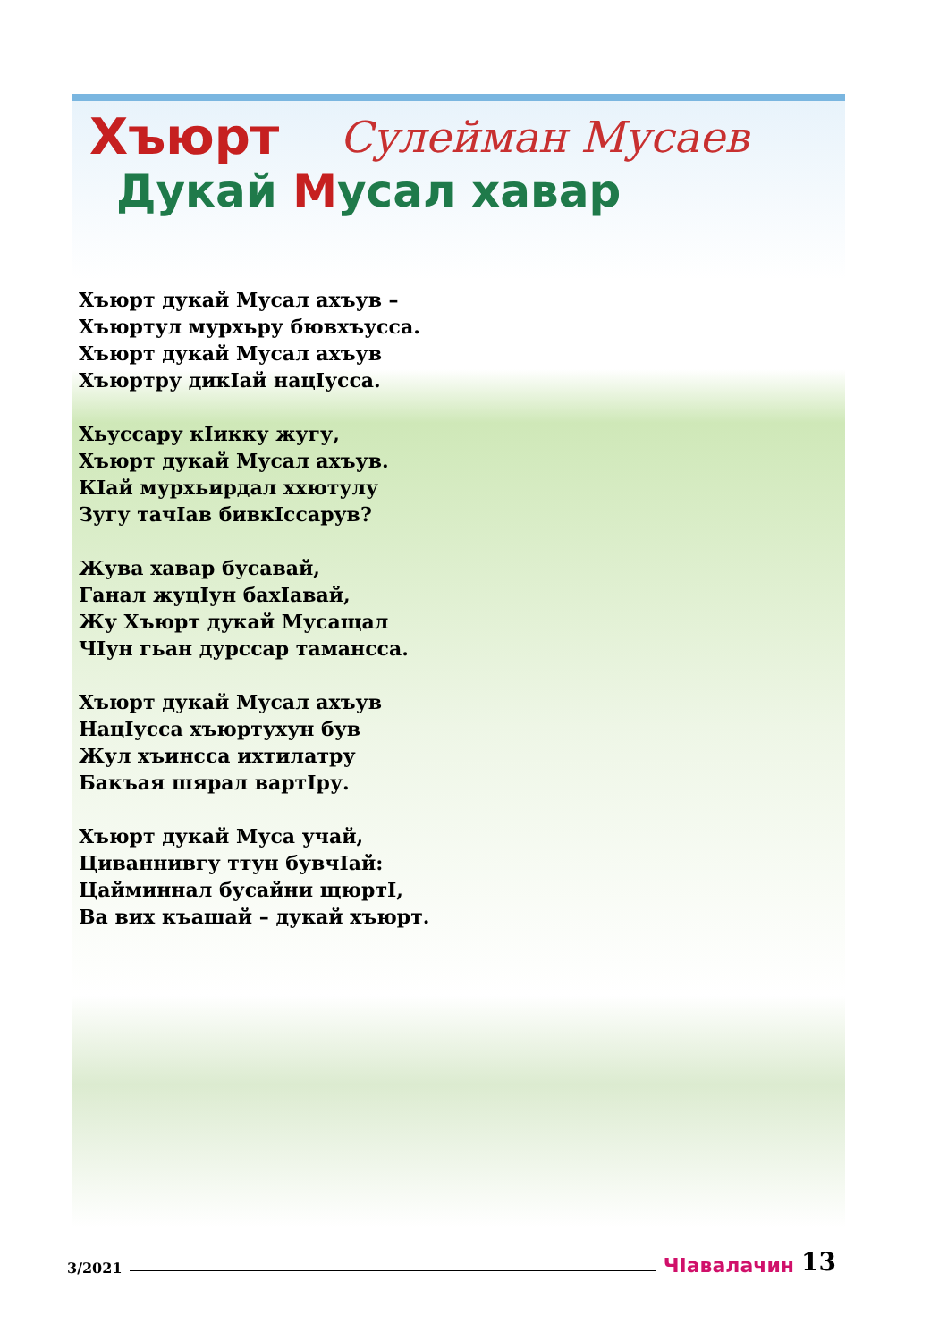Хъюрт
Сулейман Мусаев
Дукай Мусал хавар
Хъюрт дукай Мусал ахъув –
Хъюртул мурхьру бювхъусса.
Хъюрт дукай Мусал ахъув
Хъюртру дикIай нацIусса.
Хьуссару кIикку жугу,
Хъюрт дукай Мусал ахъув.
КIай мурхьирдал ххютулу
Зугу тачIав бивкIссарув?
Жува хавар бусавай,
Ганал жуцIун бахIавай,
Жу Хъюрт дукай Мусащал
ЧIун гьан дурссар тамансса.
Хъюрт дукай Мусал ахъув
НацIусса хъюртухун був
Жул хъинсса ихтилатру
Бакъая шярал вартIру.
Хъюрт дукай Муса учай,
Циваннивгу ттун бувчIай:
Цайминнал бусайни щюртI,
Ва вих къашай – дукай хъюрт.
3/2021 ЧIавалачин 13